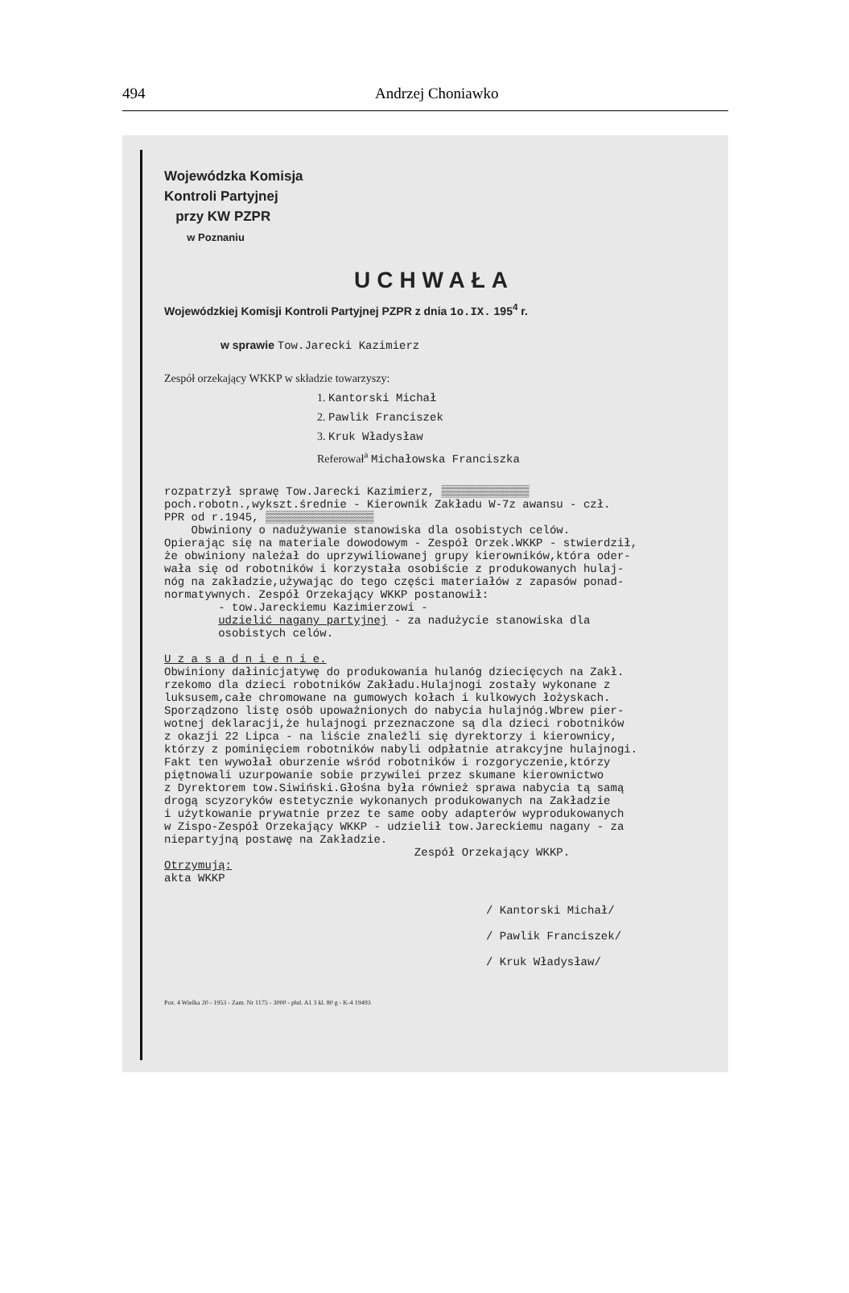494 Andrzej Choniawko
Wojewódzka Komisja
Kontroli Partyjnej
przy KW PZPR
w Poznaniu
UCHWAŁA
Wojewódzkiej Komisji Kontroli Partyjnej PZPR z dnia 1o.IX. 195<sup>4</sup> r.
w sprawie Tow.Jarecki Kazimierz
Zespół orzekający WKKP w składzie towarzyszy:
1. Kantorski Michał
2. Pawlik Franciszek
3. Kruk Władysław
Referował<sup>a</sup> Michałowska Franciszka
rozpatrzył sprawę Tow.Jarecki Kazimierz, ▒▒▒▒▒▒▒▒▒▒▒▒▒
poch.robotn.,wykszt.średnie - Kierownik Zakładu W-7z awansu - czł.
PPR od r.1945, ▒▒▒▒▒▒▒▒▒▒▒▒▒▒▒▒
Obwiniony o nadużywanie stanowiska dla osobistych celów.
Opierając się na materiale dowodowym - Zespół Orzek.WKKP - stwierdził,
że obwiniony należał do uprzywiliowanej grupy kierowników,która oder-
wała się od robotników i korzystała osobiście z produkowanych hulaj-
nóg na zakładzie,używając do tego części materiałów z zapasów ponad-
normatywnych. Zespół Orzekający WKKP postanowił:
- tow.Jareckiemu Kazimierzowi -
udzielić nagany partyjnej - za nadużycie stanowiska dla
osobistych celów.
U z a s a d n i e n i e.
Obwiniony dałinicjatywę do produkowania hulanóg dziecięcych na Zakł.
rzekomo dla dzieci robotników Zakładu.Hulajnogi zostały wykonane z
luksusem,całe chromowane na gumowych kołach i kulkowych łożyskach.
Sporządzono listę osób upoważnionych do nabycia hulajnóg.Wbrew pier-
wotnej deklaracji,że hulajnogi przeznaczone są dla dzieci robotników
z okazji 22 Lipca - na liście znaleźli się dyrektorzy i kierownicy,
którzy z pominięciem robotników nabyli odpłatnie atrakcyjne hulajnogi.
Fakt ten wywołał oburzenie wśród robotników i rozgoryczenie,którzy
piętnowali uzurpowanie sobie przywilei przez skumane kierownictwo
z Dyrektorem tow.Siwiński.Głośna była również sprawa nabycia tą samą
drogą scyzoryków estetycznie wykonanych produkowanych na Zakładzie
i użytkowanie prywatnie przez te same ooby adapterów wyprodukowanych
w Zispo-Zespół Orzekający WKKP - udzielił tow.Jareckiemu nagany - za
niepartyjną postawę na Zakładzie.
Zespół Orzekający WKKP.
Otrzymują:
akta WKKP
/ Kantorski Michał/
/ Pawlik Franciszek/
/ Kruk Władysław/
Poz. 4 Wielka 20 - 1953 - Zam. Nr 1175 - 3000 - pbd. A1 3 kl. 80 g - K-4 19493